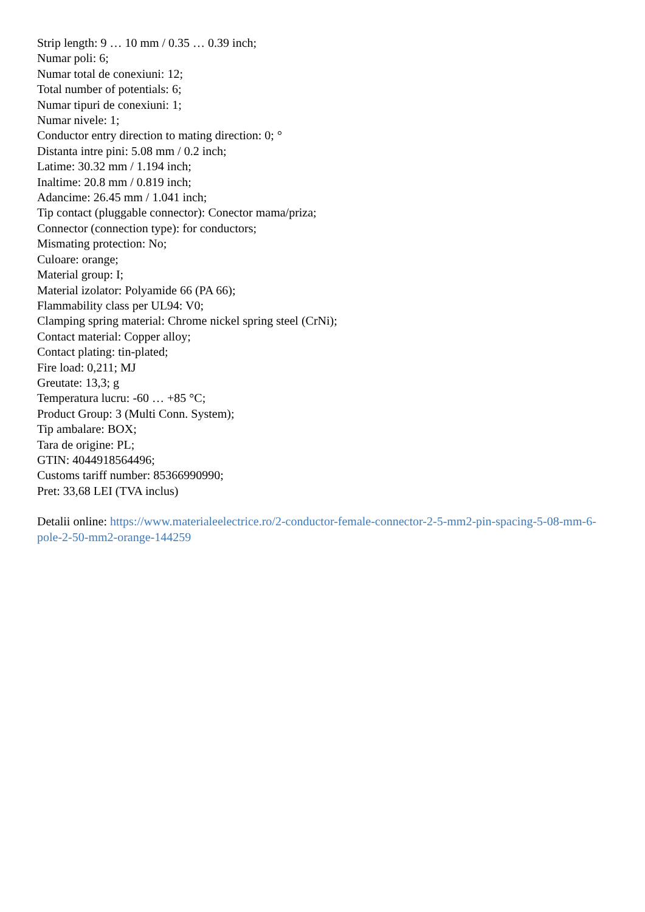Strip length: 9 … 10 mm / 0.35 … 0.39 inch;
Numar poli: 6;
Numar total de conexiuni: 12;
Total number of potentials: 6;
Numar tipuri de conexiuni: 1;
Numar nivele: 1;
Conductor entry direction to mating direction: 0; °
Distanta intre pini: 5.08 mm / 0.2 inch;
Latime: 30.32 mm / 1.194 inch;
Inaltime: 20.8 mm / 0.819 inch;
Adancime: 26.45 mm / 1.041 inch;
Tip contact (pluggable connector): Conector mama/priza;
Connector (connection type): for conductors;
Mismating protection: No;
Culoare: orange;
Material group: I;
Material izolator: Polyamide 66 (PA 66);
Flammability class per UL94: V0;
Clamping spring material: Chrome nickel spring steel (CrNi);
Contact material: Copper alloy;
Contact plating: tin-plated;
Fire load: 0,211; MJ
Greutate: 13,3; g
Temperatura lucru: -60 … +85 °C;
Product Group: 3 (Multi Conn. System);
Tip ambalare: BOX;
Tara de origine: PL;
GTIN: 4044918564496;
Customs tariff number: 85366990990;
Pret: 33,68 LEI (TVA inclus)
Detalii online: https://www.materialeelectrice.ro/2-conductor-female-connector-2-5-mm2-pin-spacing-5-08-mm-6-pole-2-50-mm2-orange-144259